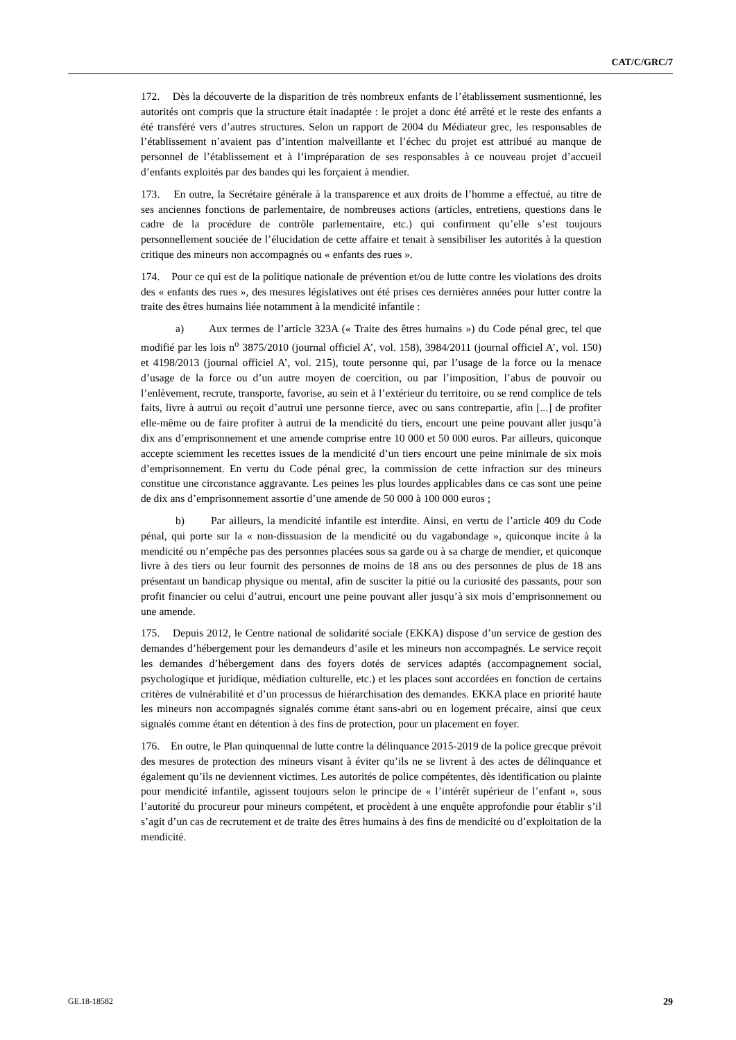CAT/C/GRC/7
172. Dès la découverte de la disparition de très nombreux enfants de l’établissement susmentionné, les autorités ont compris que la structure était inadaptée : le projet a donc été arrêté et le reste des enfants a été transféré vers d’autres structures. Selon un rapport de 2004 du Médiateur grec, les responsables de l’établissement n’avaient pas d’intention malveillante et l’échec du projet est attribué au manque de personnel de l’établissement et à l’impréparation de ses responsables à ce nouveau projet d’accueil d’enfants exploités par des bandes qui les forçaient à mendier.
173. En outre, la Secrétaire générale à la transparence et aux droits de l’homme a effectué, au titre de ses anciennes fonctions de parlementaire, de nombreuses actions (articles, entretiens, questions dans le cadre de la procédure de contrôle parlementaire, etc.) qui confirment qu’elle s’est toujours personnellement souciée de l’élucidation de cette affaire et tenait à sensibiliser les autorités à la question critique des mineurs non accompagnés ou « enfants des rues ».
174. Pour ce qui est de la politique nationale de prévention et/ou de lutte contre les violations des droits des « enfants des rues », des mesures législatives ont été prises ces dernières années pour lutter contre la traite des êtres humains liée notamment à la mendicité infantile :
a) Aux termes de l’article 323A (« Traite des êtres humains ») du Code pénal grec, tel que modifié par les lois n<sup>o</sup> 3875/2010 (journal officiel A’, vol. 158), 3984/2011 (journal officiel A’, vol. 150) et 4198/2013 (journal officiel A’, vol. 215), toute personne qui, par l’usage de la force ou la menace d’usage de la force ou d’un autre moyen de coercition, ou par l’imposition, l’abus de pouvoir ou l’enlèvement, recrute, transporte, favorise, au sein et à l’extérieur du territoire, ou se rend complice de tels faits, livre à autrui ou reçoit d’autrui une personne tierce, avec ou sans contrepartie, afin [...] de profiter elle-même ou de faire profiter à autrui de la mendicité du tiers, encourt une peine pouvant aller jusqu’à dix ans d’emprisonnement et une amende comprise entre 10 000 et 50 000 euros. Par ailleurs, quiconque accepte sciemment les recettes issues de la mendicité d’un tiers encourt une peine minimale de six mois d’emprisonnement. En vertu du Code pénal grec, la commission de cette infraction sur des mineurs constitue une circonstance aggravante. Les peines les plus lourdes applicables dans ce cas sont une peine de dix ans d’emprisonnement assortie d’une amende de 50 000 à 100 000 euros ;
b) Par ailleurs, la mendicité infantile est interdite. Ainsi, en vertu de l’article 409 du Code pénal, qui porte sur la « non-dissuasion de la mendicité ou du vagabondage », quiconque incite à la mendicité ou n’empêche pas des personnes placées sous sa garde ou à sa charge de mendier, et quiconque livre à des tiers ou leur fournit des personnes de moins de 18 ans ou des personnes de plus de 18 ans présentant un handicap physique ou mental, afin de susciter la pitié ou la curiosité des passants, pour son profit financier ou celui d’autrui, encourt une peine pouvant aller jusqu’à six mois d’emprisonnement ou une amende.
175. Depuis 2012, le Centre national de solidarité sociale (EKKA) dispose d’un service de gestion des demandes d’hébergement pour les demandeurs d’asile et les mineurs non accompagnés. Le service reçoit les demandes d’hébergement dans des foyers dotés de services adaptés (accompagnement social, psychologique et juridique, médiation culturelle, etc.) et les places sont accordées en fonction de certains critères de vulnérabilité et d’un processus de hiérarchisation des demandes. EKKA place en priorité haute les mineurs non accompagnés signalés comme étant sans-abri ou en logement précaire, ainsi que ceux signalés comme étant en détention à des fins de protection, pour un placement en foyer.
176. En outre, le Plan quinquennal de lutte contre la délinquance 2015-2019 de la police grecque prévoit des mesures de protection des mineurs visant à éviter qu’ils ne se livrent à des actes de délinquance et également qu’ils ne deviennent victimes. Les autorités de police compétentes, dès identification ou plainte pour mendicité infantile, agissent toujours selon le principe de « l’intérêt supérieur de l’enfant », sous l’autorité du procureur pour mineurs compétent, et procèdent à une enquête approfondie pour établir s’il s’agit d’un cas de recrutement et de traite des êtres humains à des fins de mendicité ou d’exploitation de la mendicité.
GE.18-18582 29